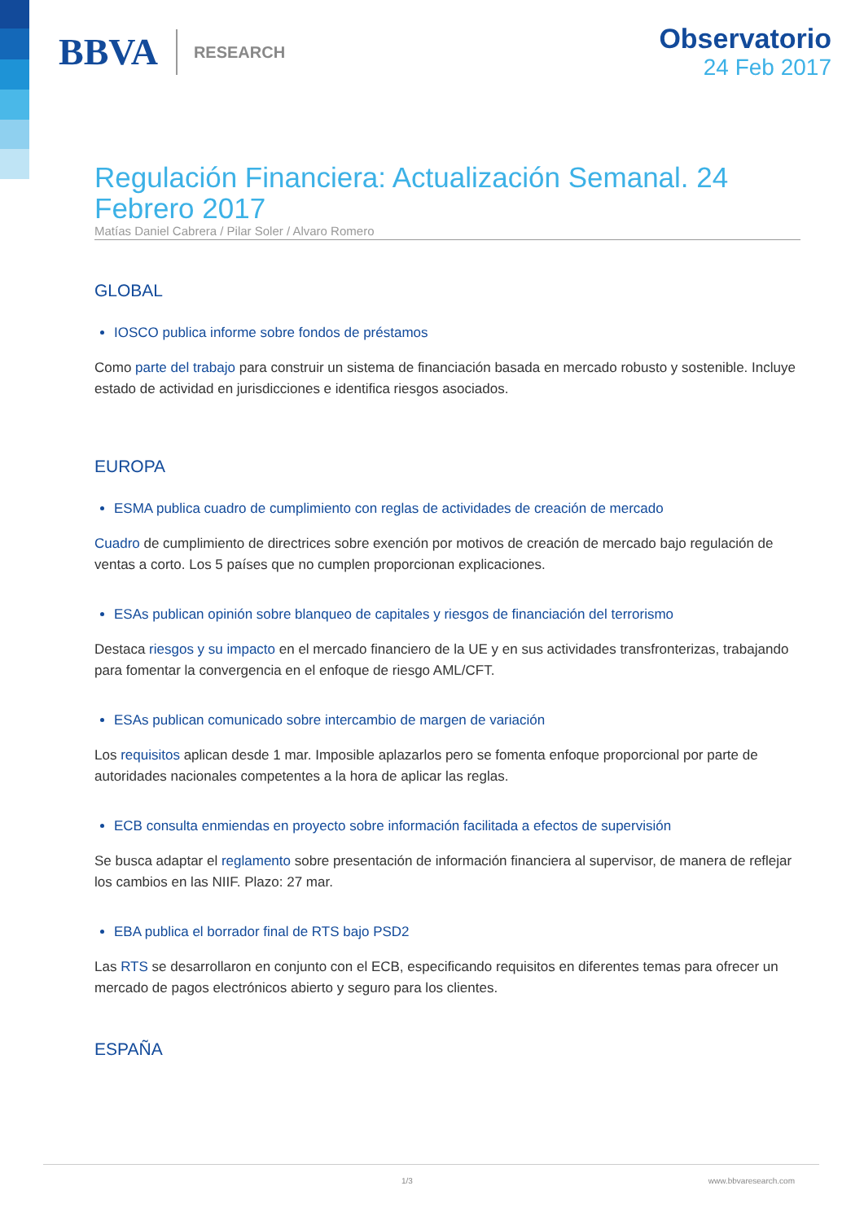BBVA RESEARCH
Observatorio
24 Feb 2017
Regulación Financiera: Actualización Semanal. 24 Febrero 2017
Matías Daniel Cabrera / Pilar Soler / Alvaro Romero
GLOBAL
IOSCO publica informe sobre fondos de préstamos
Como parte del trabajo para construir un sistema de financiación basada en mercado robusto y sostenible. Incluye estado de actividad en jurisdicciones e identifica riesgos asociados.
EUROPA
ESMA publica cuadro de cumplimiento con reglas de actividades de creación de mercado
Cuadro de cumplimiento de directrices sobre exención por motivos de creación de mercado bajo regulación de ventas a corto. Los 5 países que no cumplen proporcionan explicaciones.
ESAs publican opinión sobre blanqueo de capitales y riesgos de financiación del terrorismo
Destaca riesgos y su impacto en el mercado financiero de la UE y en sus actividades transfronterizas, trabajando para fomentar la convergencia en el enfoque de riesgo AML/CFT.
ESAs publican comunicado sobre intercambio de margen de variación
Los requisitos aplican desde 1 mar. Imposible aplazarlos pero se fomenta enfoque proporcional por parte de autoridades nacionales competentes a la hora de aplicar las reglas.
ECB consulta enmiendas en proyecto sobre información facilitada a efectos de supervisión
Se busca adaptar el reglamento sobre presentación de información financiera al supervisor, de manera de reflejar los cambios en las NIIF. Plazo: 27 mar.
EBA publica el borrador final de RTS bajo PSD2
Las RTS se desarrollaron en conjunto con el ECB, especificando requisitos en diferentes temas para ofrecer un mercado de pagos electrónicos abierto y seguro para los clientes.
ESPAÑA
1/3 www.bbvaresearch.com